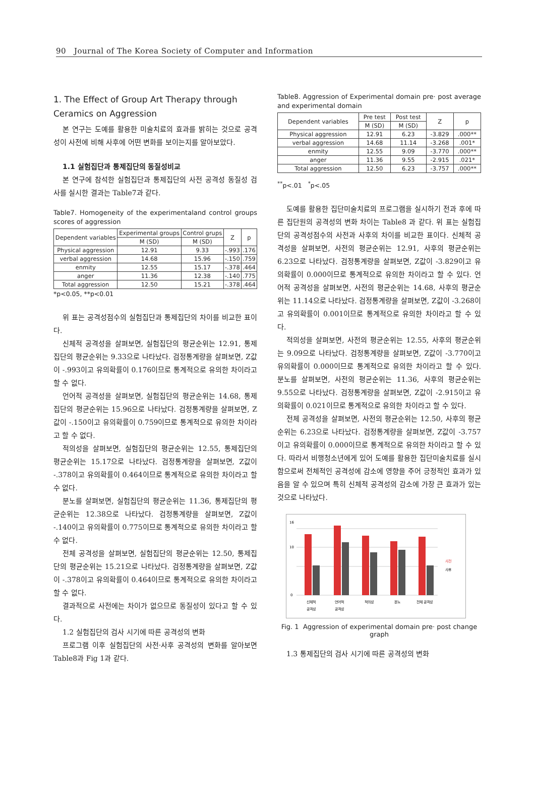90 Journal of The Korea Society of Computer and Information
1. The Effect of Group Art Therapy through Ceramics on Aggression
본 연구는 도예를 활용한 미술치료의 효과를 밝히는 것으로 공격성이 사전에 비해 사후에 어떤 변화를 보이는지를 알아보았다.
1.1 실험집단과 통제집단의 동질성비교
본 연구에 참석한 실험집단과 통제집단의 사전 공격성 동질성 검사를 실시한 결과는 Table7과 같다.
Table7. Homogeneity of the experimentaland control groups scores of aggression
| Dependent variables | Experimental groups | Control grups | Z | p |
| --- | --- | --- | --- | --- |
| | M (SD) | M (SD) | | |
| Physical aggression | 12.91 | 9.33 | -.993 | .176 |
| verbal aggression | 14.68 | 15.96 | -.150 | .759 |
| enmity | 12.55 | 15.17 | -.378 | .464 |
| anger | 11.36 | 12.38 | -.140 | .775 |
| Total aggression | 12.50 | 15.21 | -.378 | .464 |
*p<0.05, **p<0.01
위 표는 공격성점수의 실험집단과 통제집단의 차이를 비교한 표이다.
신체적 공격성을 살펴보면, 실험집단의 평균순위는 12.91, 통제집단의 평균순위는 9.33으로 나타났다. 검정통계량을 살펴보면, Z값이 -.993이고 유의확률이 0.176이므로 통계적으로 유의한 차이라고 할 수 없다.
언어적 공격성을 살펴보면, 실험집단의 평균순위는 14.68, 통제집단의 평균순위는 15.96으로 나타났다. 검정통계량을 살펴보면, Z값이 -.150이고 유의확률이 0.759이므로 통계적으로 유의한 차이라고 할 수 없다.
적의성을 살펴보면, 실험집단의 평균순위는 12.55, 통제집단의 평균순위는 15.17으로 나타났다. 검정통계량을 살펴보면, Z값이 -.378이고 유의확률이 0.464이므로 통계적으로 유의한 차이라고 할 수 없다.
분노를 살펴보면, 실험집단의 평균순위는 11.36, 통제집단의 평균순위는 12.38으로 나타났다. 검정통계량을 살펴보면, Z값이 -.140이고 유의확률이 0.775이므로 통계적으로 유의한 차이라고 할 수 없다.
전체 공격성을 살펴보면, 실험집단의 평균순위는 12.50, 통제집단의 평균순위는 15.21으로 나타났다. 검정통계량을 살펴보면, Z값이 -.378이고 유의확률이 0.464이므로 통계적으로 유의한 차이라고 할 수 없다.
결과적으로 사전에는 차이가 없으므로 동질성이 있다고 할 수 있다.
1.2 실험집단의 검사 시기에 따른 공격성의 변화
프로그램 이후 실험집단의 사전·사후 공격성의 변화를 알아보면 Table8과 Fig 1과 같다.
Table8. Aggression of Experimental domain pre· post average and experimental domain
| Dependent variables | Pre test | Post test | Z | p |
| --- | --- | --- | --- | --- |
| | M (SD) | M (SD) | | |
| Physical aggression | 12.91 | 6.23 | -3.829 | .000** |
| verbal aggression | 14.68 | 11.14 | -3.268 | .001* |
| enmity | 12.55 | 9.09 | -3.770 | .000** |
| anger | 11.36 | 9.55 | -2.915 | .021* |
| Total aggression | 12.50 | 6.23 | -3.757 | .000** |
<sup>**</sup> p<.01 <sup>*</sup>p<.05
도예를 활용한 집단미술치료의 프로그램을 실시하기 전과 후에 따른 집단원의 공격성의 변화 차이는 Table8 과 같다. 위 표는 실험집단의 공격성점수의 사전과 사후의 차이를 비교한 표이다. 신체적 공격성을 살펴보면, 사전의 평균순위는 12.91, 사후의 평균순위는 6.23으로 나타났다. 검정통계량을 살펴보면, Z값이 -3.829이고 유의확률이 0.000이므로 통계적으로 유의한 차이라고 할 수 있다. 언어적 공격성을 살펴보면, 사전의 평균순위는 14.68, 사후의 평균순위는 11.14으로 나타났다. 검정통계량을 살펴보면, Z값이 -3.268이고 유의확률이 0.001이므로 통계적으로 유의한 차이라고 할 수 있다.
적의성을 살펴보면, 사전의 평균순위는 12.55, 사후의 평균순위는 9.09으로 나타났다. 검정통계량을 살펴보면, Z값이 -3.770이고 유의확률이 0.000이므로 통계적으로 유의한 차이라고 할 수 있다. 분노를 살펴보면, 사전의 평균순위는 11.36, 사후의 평균순위는 9.55으로 나타났다. 검정통계량을 살펴보면, Z값이 -2.915이고 유의확률이 0.021이므로 통계적으로 유의한 차이라고 할 수 있다.
전체 공격성을 살펴보면, 사전의 평균순위는 12.50, 사후의 평균순위는 6.23으로 나타났다. 검정통계량을 살펴보면, Z값이 -3.757이고 유의확률이 0.000이므로 통계적으로 유의한 차이라고 할 수 있다. 따라서 비행청소년에게 있어 도예를 활용한 집단미술치료를 실시함으로써 전체적인 공격성에 감소에 영향을 주어 긍정적인 효과가 있음을 알 수 있으며 특히 신체적 공격성의 감소에 가장 큰 효과가 있는 것으로 나타났다.
0
10
16
신체적
공격성
언어적
공격성
적의성
분노
전체 공격성
사전
사후
Fig. 1 Aggression of experimental domain pre· post change graph
1.3 통제집단의 검사 시기에 따른 공격성의 변화